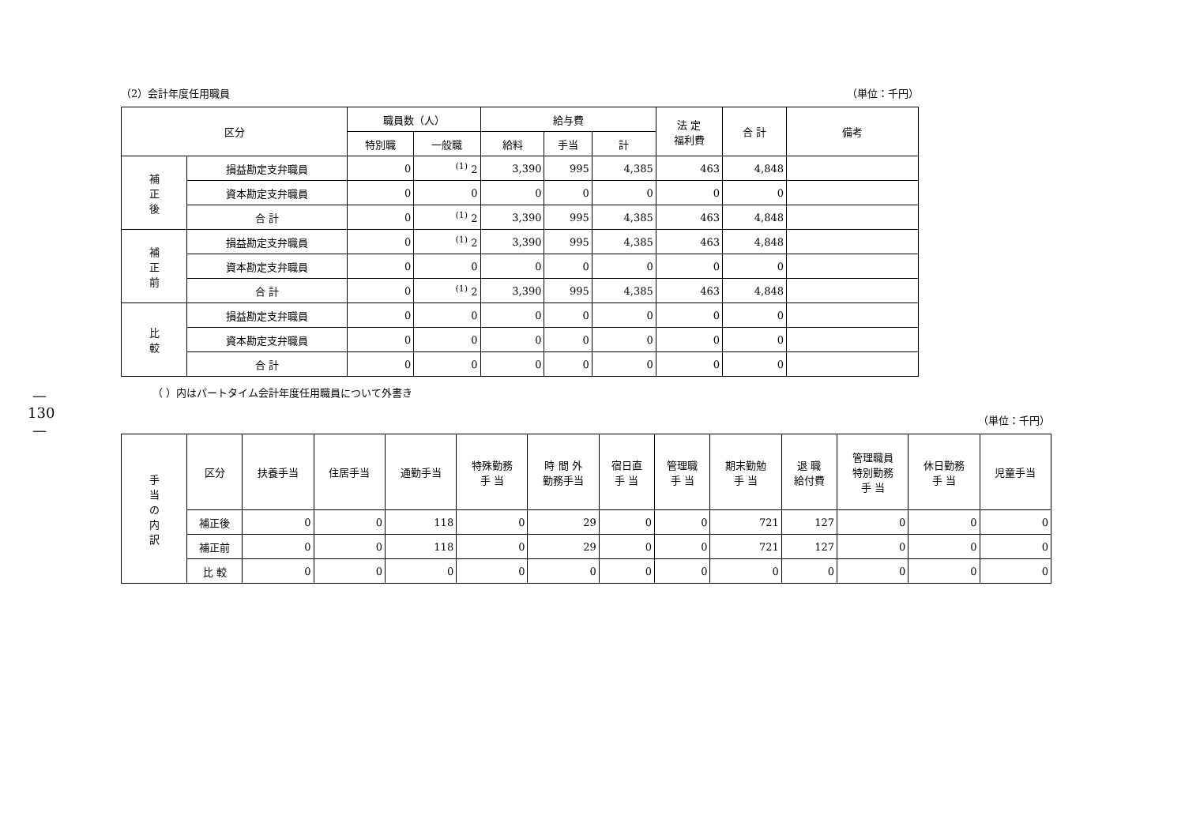—
130
—
（2）会計年度任用職員 （単位：千円）
| 区分 | | 職員数（人） | | 給与費 | | | 法 定 福利費 | 合 計 | 備考 |
| --- | --- | --- | --- | --- | --- | --- | --- | --- | --- |
| | | 特別職 | 一般職 | 給料 | 手当 | 計 | | | |
| 補 正 後 | 損益勘定支弁職員 | 0 | <sup>(1)</sup> 2 | 3,390 | 995 | 4,385 | 463 | 4,848 | |
| | 資本勘定支弁職員 | 0 | 0 | 0 | 0 | 0 | 0 | 0 | |
| | 合 計 | 0 | <sup>(1)</sup> 2 | 3,390 | 995 | 4,385 | 463 | 4,848 | |
| 補 正 前 | 損益勘定支弁職員 | 0 | <sup>(1)</sup> 2 | 3,390 | 995 | 4,385 | 463 | 4,848 | |
| | 資本勘定支弁職員 | 0 | 0 | 0 | 0 | 0 | 0 | 0 | |
| | 合 計 | 0 | <sup>(1)</sup> 2 | 3,390 | 995 | 4,385 | 463 | 4,848 | |
| 比 較 | 損益勘定支弁職員 | 0 | 0 | 0 | 0 | 0 | 0 | 0 | |
| | 資本勘定支弁職員 | 0 | 0 | 0 | 0 | 0 | 0 | 0 | |
| | 合 計 | 0 | 0 | 0 | 0 | 0 | 0 | 0 | |
（ ）内はパートタイム会計年度任用職員について外書き
（単位：千円）
| 手 当 の 内 訳 | 区分 | 扶養手当 | 住居手当 | 通勤手当 | 特殊勤務 手 当 | 時 間 外 勤務手当 | 宿日直 手 当 | 管理職 手 当 | 期末勤勉 手 当 | 退 職 給付費 | 管理職員 特別勤務 手 当 | 休日勤務 手 当 | 児童手当 |
| --- | --- | --- | --- | --- | --- | --- | --- | --- | --- | --- | --- | --- | --- |
| | 補正後 | 0 | 0 | 118 | 0 | 29 | 0 | 0 | 721 | 127 | 0 | 0 | 0 |
| | 補正前 | 0 | 0 | 118 | 0 | 29 | 0 | 0 | 721 | 127 | 0 | 0 | 0 |
| | 比 較 | 0 | 0 | 0 | 0 | 0 | 0 | 0 | 0 | 0 | 0 | 0 | 0 |